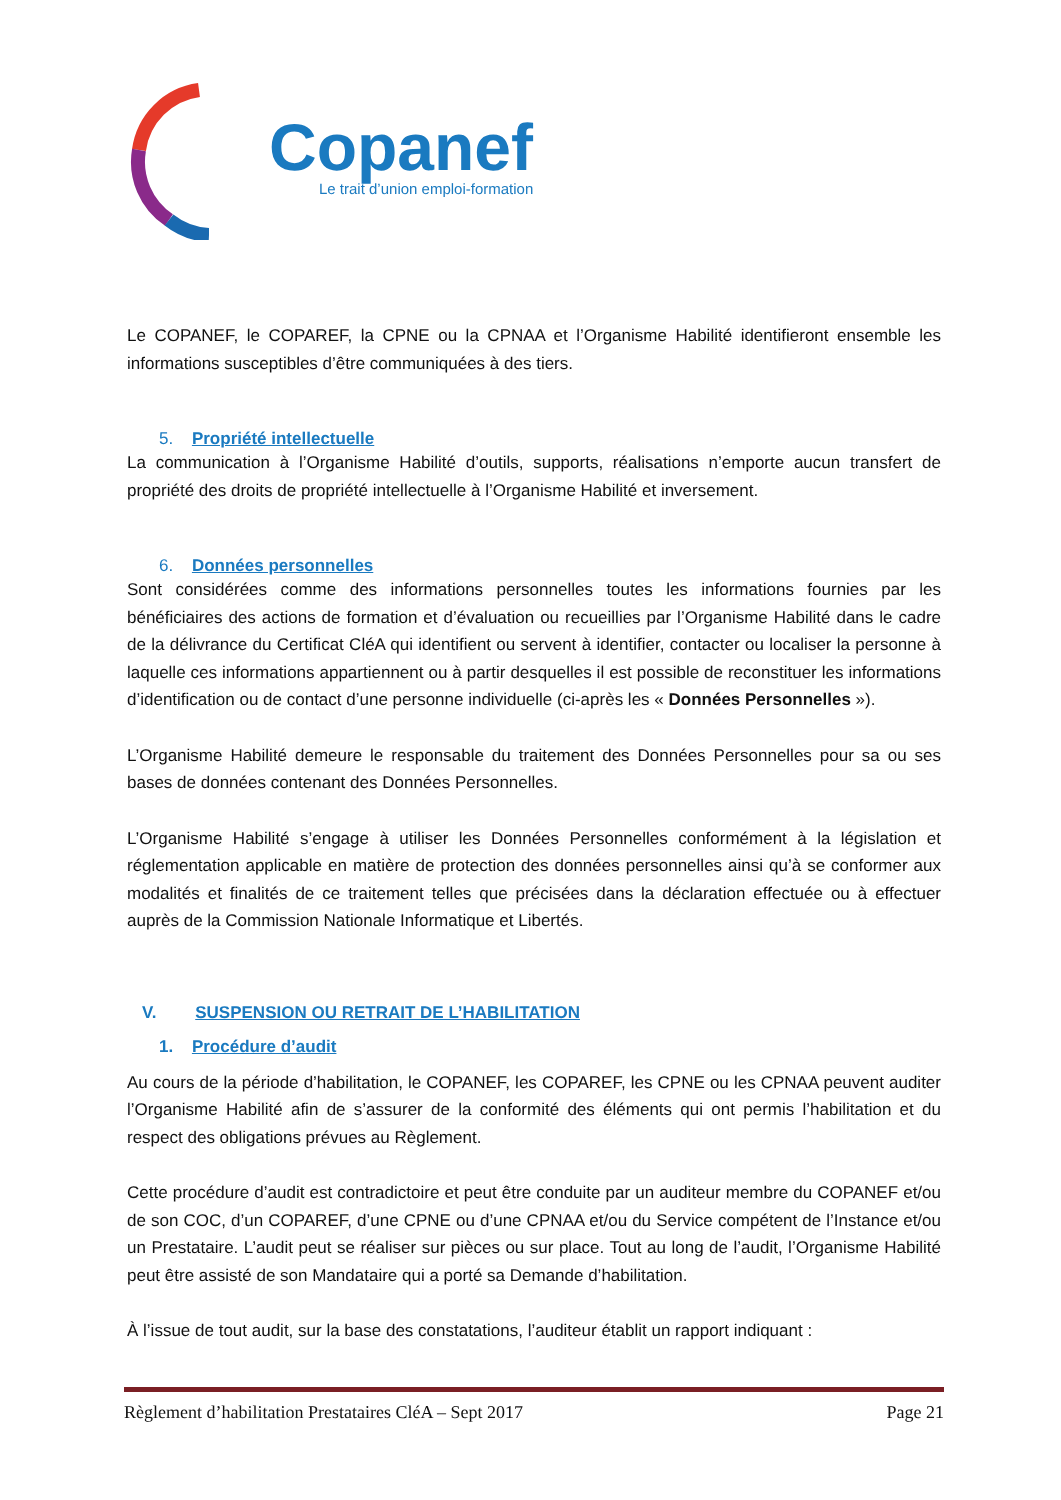Copanef
Le trait d’union emploi-formation
Le COPANEF, le COPAREF, la CPNE ou la CPNAA et l’Organisme Habilité identifieront ensemble les informations susceptibles d’être communiquées à des tiers.
5. Propriété intellectuelle
La communication à l’Organisme Habilité d’outils, supports, réalisations n’emporte aucun transfert de propriété des droits de propriété intellectuelle à l’Organisme Habilité et inversement.
6. Données personnelles
Sont considérées comme des informations personnelles toutes les informations fournies par les bénéficiaires des actions de formation et d’évaluation ou recueillies par l’Organisme Habilité dans le cadre de la délivrance du Certificat CléA qui identifient ou servent à identifier, contacter ou localiser la personne à laquelle ces informations appartiennent ou à partir desquelles il est possible de reconstituer les informations d’identification ou de contact d’une personne individuelle (ci-après les « Données Personnelles »).
L’Organisme Habilité demeure le responsable du traitement des Données Personnelles pour sa ou ses bases de données contenant des Données Personnelles.
L’Organisme Habilité s’engage à utiliser les Données Personnelles conformément à la législation et réglementation applicable en matière de protection des données personnelles ainsi qu’à se conformer aux modalités et finalités de ce traitement telles que précisées dans la déclaration effectuée ou à effectuer auprès de la Commission Nationale Informatique et Libertés.
V. SUSPENSION OU RETRAIT DE L’HABILITATION
1. Procédure d’audit
Au cours de la période d’habilitation, le COPANEF, les COPAREF, les CPNE ou les CPNAA peuvent auditer l’Organisme Habilité afin de s’assurer de la conformité des éléments qui ont permis l’habilitation et du respect des obligations prévues au Règlement.
Cette procédure d’audit est contradictoire et peut être conduite par un auditeur membre du COPANEF et/ou de son COC, d’un COPAREF, d’une CPNE ou d’une CPNAA et/ou du Service compétent de l’Instance et/ou un Prestataire. L’audit peut se réaliser sur pièces ou sur place. Tout au long de l’audit, l’Organisme Habilité peut être assisté de son Mandataire qui a porté sa Demande d’habilitation.
À l’issue de tout audit, sur la base des constatations, l’auditeur établit un rapport indiquant :
Règlement d’habilitation Prestataires CléA – Sept 2017 Page 21